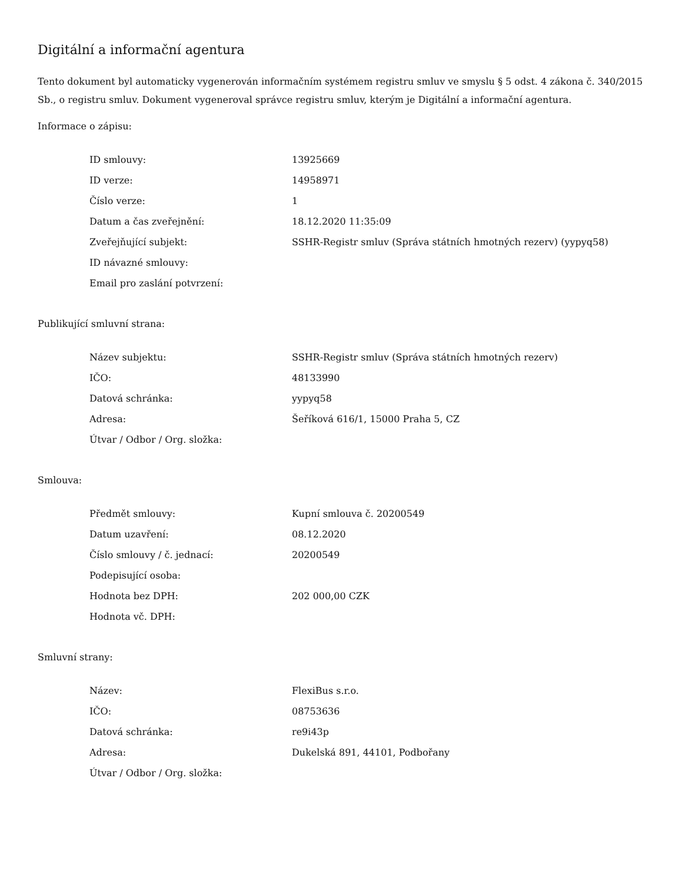Digitální a informační agentura
Tento dokument byl automaticky vygenerován informačním systémem registru smluv ve smyslu § 5 odst. 4 zákona č. 340/2015 Sb., o registru smluv. Dokument vygeneroval správce registru smluv, kterým je Digitální a informační agentura.
Informace o zápisu:
| ID smlouvy: | 13925669 |
| ID verze: | 14958971 |
| Číslo verze: | 1 |
| Datum a čas zveřejnění: | 18.12.2020 11:35:09 |
| Zveřejňující subjekt: | SSHR-Registr smluv (Správa státních hmotných rezerv) (yypyq58) |
| ID návazné smlouvy: | |
| Email pro zaslání potvrzení: | |
Publikující smluvní strana:
| Název subjektu: | SSHR-Registr smluv (Správa státních hmotných rezerv) |
| IČO: | 48133990 |
| Datová schránka: | yypyq58 |
| Adresa: | Šeříková 616/1, 15000 Praha 5, CZ |
| Útvar / Odbor / Org. složka: | |
Smlouva:
| Předmět smlouvy: | Kupní smlouva č. 20200549 |
| Datum uzavření: | 08.12.2020 |
| Číslo smlouvy / č. jednací: | 20200549 |
| Podepisující osoba: | |
| Hodnota bez DPH: | 202 000,00 CZK |
| Hodnota vč. DPH: | |
Smluvní strany:
| Název: | FlexiBus s.r.o. |
| IČO: | 08753636 |
| Datová schránka: | re9i43p |
| Adresa: | Dukelská 891, 44101, Podbořany |
| Útvar / Odbor / Org. složka: | |